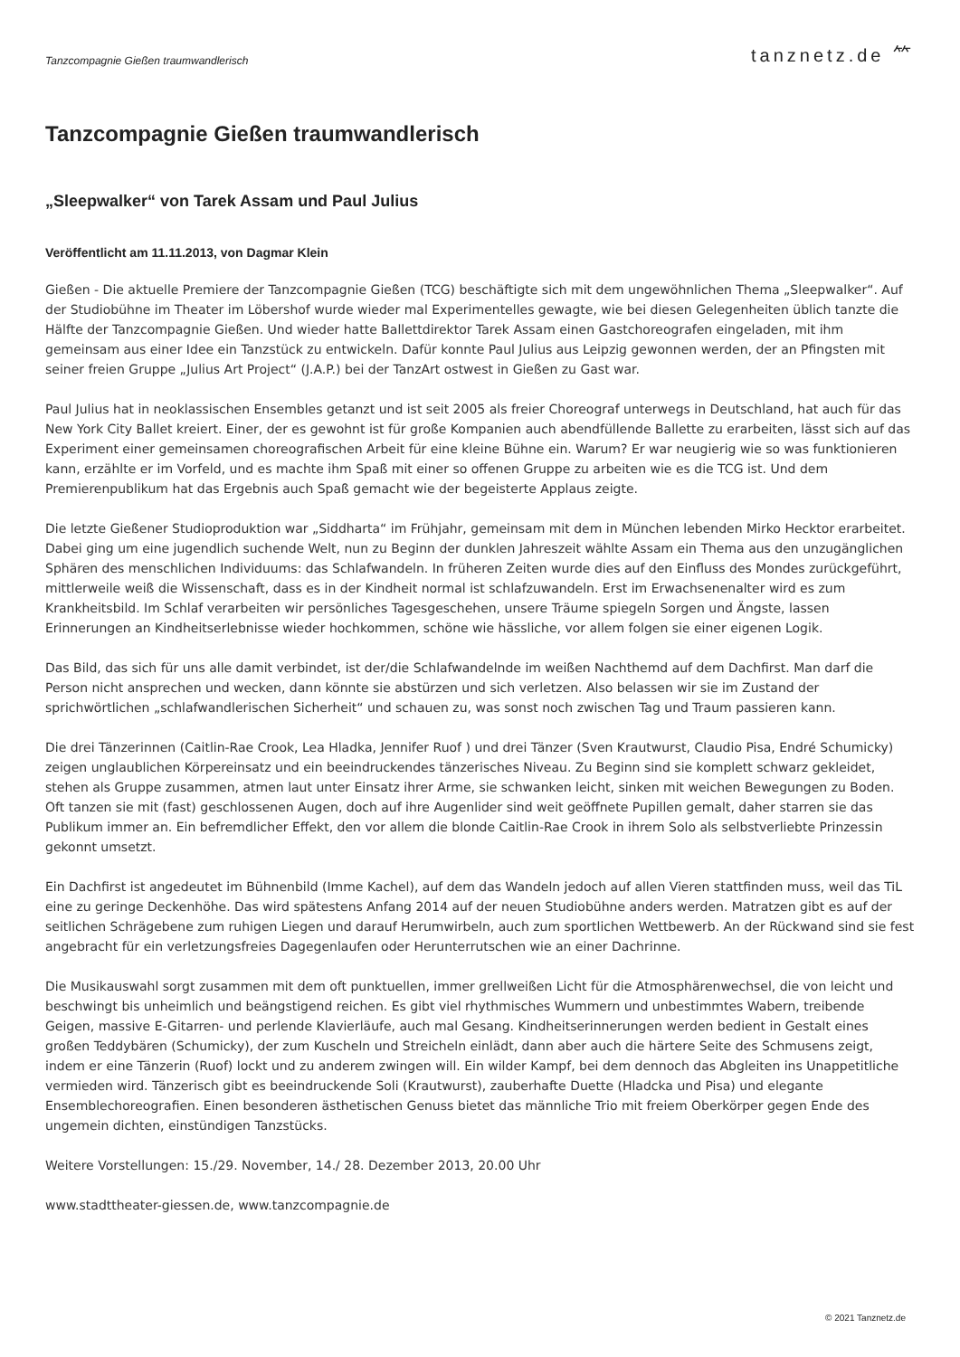Tanzcompagnie Gießen traumwandlerisch tanznetz.de ⺮
Tanzcompagnie Gießen traumwandlerisch
„Sleepwalker“ von Tarek Assam und Paul Julius
Veröffentlicht am 11.11.2013, von Dagmar Klein
Gießen - Die aktuelle Premiere der Tanzcompagnie Gießen (TCG) beschäftigte sich mit dem ungewöhnlichen Thema „Sleepwalker“. Auf der Studiobühne im Theater im Löbershof wurde wieder mal Experimentelles gewagte, wie bei diesen Gelegenheiten üblich tanzte die Hälfte der Tanzcompagnie Gießen. Und wieder hatte Ballettdirektor Tarek Assam einen Gastchoreografen eingeladen, mit ihm gemeinsam aus einer Idee ein Tanzstück zu entwickeln. Dafür konnte Paul Julius aus Leipzig gewonnen werden, der an Pfingsten mit seiner freien Gruppe „Julius Art Project“ (J.A.P.) bei der TanzArt ostwest in Gießen zu Gast war.
Paul Julius hat in neoklassischen Ensembles getanzt und ist seit 2005 als freier Choreograf unterwegs in Deutschland, hat auch für das New York City Ballet kreiert. Einer, der es gewohnt ist für große Kompanien auch abendfüllende Ballette zu erarbeiten, lässt sich auf das Experiment einer gemeinsamen choreografischen Arbeit für eine kleine Bühne ein. Warum? Er war neugierig wie so was funktionieren kann, erzählte er im Vorfeld, und es machte ihm Spaß mit einer so offenen Gruppe zu arbeiten wie es die TCG ist. Und dem Premierenpublikum hat das Ergebnis auch Spaß gemacht wie der begeisterte Applaus zeigte.
Die letzte Gießener Studioproduktion war „Siddharta“ im Frühjahr, gemeinsam mit dem in München lebenden Mirko Hecktor erarbeitet. Dabei ging um eine jugendlich suchende Welt, nun zu Beginn der dunklen Jahreszeit wählte Assam ein Thema aus den unzugänglichen Sphären des menschlichen Individuums: das Schlafwandeln. In früheren Zeiten wurde dies auf den Einfluss des Mondes zurückgeführt, mittlerweile weiß die Wissenschaft, dass es in der Kindheit normal ist schlafzuwandeln. Erst im Erwachsenenalter wird es zum Krankheitsbild. Im Schlaf verarbeiten wir persönliches Tagesgeschehen, unsere Träume spiegeln Sorgen und Ängste, lassen Erinnerungen an Kindheitserlebnisse wieder hochkommen, schöne wie hässliche, vor allem folgen sie einer eigenen Logik.
Das Bild, das sich für uns alle damit verbindet, ist der/die Schlafwandelnde im weißen Nachthemd auf dem Dachfirst. Man darf die Person nicht ansprechen und wecken, dann könnte sie abstürzen und sich verletzen. Also belassen wir sie im Zustand der sprichwörtlichen „schlafwandlerischen Sicherheit“ und schauen zu, was sonst noch zwischen Tag und Traum passieren kann.
Die drei Tänzerinnen (Caitlin-Rae Crook, Lea Hladka, Jennifer Ruof ) und drei Tänzer (Sven Krautwurst, Claudio Pisa, Endré Schumicky) zeigen unglaublichen Körpereinsatz und ein beeindruckendes tänzerisches Niveau. Zu Beginn sind sie komplett schwarz gekleidet, stehen als Gruppe zusammen, atmen laut unter Einsatz ihrer Arme, sie schwanken leicht, sinken mit weichen Bewegungen zu Boden. Oft tanzen sie mit (fast) geschlossenen Augen, doch auf ihre Augenlider sind weit geöffnete Pupillen gemalt, daher starren sie das Publikum immer an. Ein befremdlicher Effekt, den vor allem die blonde Caitlin-Rae Crook in ihrem Solo als selbstverliebte Prinzessin gekonnt umsetzt.
Ein Dachfirst ist angedeutet im Bühnenbild (Imme Kachel), auf dem das Wandeln jedoch auf allen Vieren stattfinden muss, weil das TiL eine zu geringe Deckenhöhe. Das wird spätestens Anfang 2014 auf der neuen Studiobühne anders werden. Matratzen gibt es auf der seitlichen Schrägebene zum ruhigen Liegen und darauf Herumwirbeln, auch zum sportlichen Wettbewerb. An der Rückwand sind sie fest angebracht für ein verletzungsfreies Dagegenlaufen oder Herunterrutschen wie an einer Dachrinne.
Die Musikauswahl sorgt zusammen mit dem oft punktuellen, immer grellweißen Licht für die Atmosphärenwechsel, die von leicht und beschwingt bis unheimlich und beängstigend reichen. Es gibt viel rhythmisches Wummern und unbestimmtes Wabern, treibende Geigen, massive E-Gitarren- und perlende Klavierläufe, auch mal Gesang. Kindheitserinnerungen werden bedient in Gestalt eines großen Teddybären (Schumicky), der zum Kuscheln und Streicheln einlädt, dann aber auch die härtere Seite des Schmusens zeigt, indem er eine Tänzerin (Ruof) lockt und zu anderem zwingen will. Ein wilder Kampf, bei dem dennoch das Abgleiten ins Unappetitliche vermieden wird. Tänzerisch gibt es beeindruckende Soli (Krautwurst), zauberhafte Duette (Hladcka und Pisa) und elegante Ensemblechoreografien. Einen besonderen ästhetischen Genuss bietet das männliche Trio mit freiem Oberkörper gegen Ende des ungemein dichten, einstündigen Tanzstücks.
Weitere Vorstellungen: 15./29. November, 14./ 28. Dezember 2013, 20.00 Uhr
www.stadttheater-giessen.de, www.tanzcompagnie.de
© 2021 Tanznetz.de